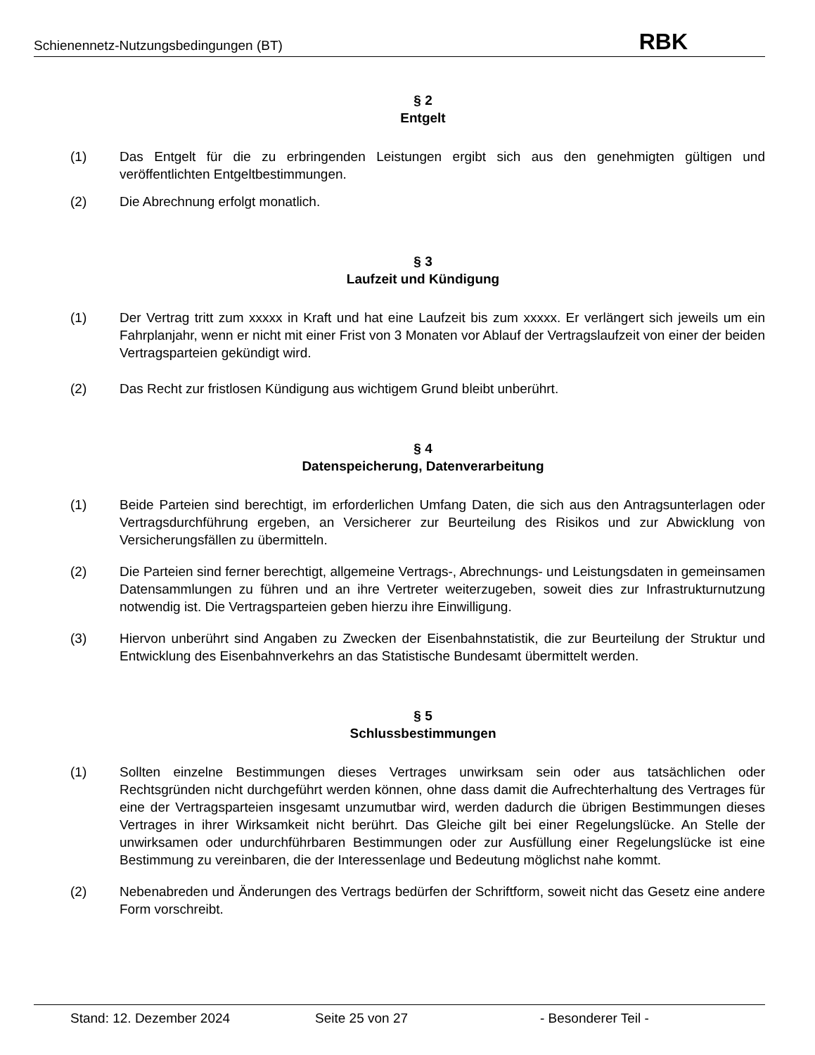Schienennetz-Nutzungsbedingungen (BT) RBK
§ 2
Entgelt
(1) Das Entgelt für die zu erbringenden Leistungen ergibt sich aus den genehmigten gültigen und veröffentlichten Entgeltbestimmungen.
(2) Die Abrechnung erfolgt monatlich.
§ 3
Laufzeit und Kündigung
(1) Der Vertrag tritt zum xxxxx in Kraft und hat eine Laufzeit bis zum xxxxx. Er verlängert sich jeweils um ein Fahrplanjahr, wenn er nicht mit einer Frist von 3 Monaten vor Ablauf der Vertragslaufzeit von einer der beiden Vertragsparteien gekündigt wird.
(2) Das Recht zur fristlosen Kündigung aus wichtigem Grund bleibt unberührt.
§ 4
Datenspeicherung, Datenverarbeitung
(1) Beide Parteien sind berechtigt, im erforderlichen Umfang Daten, die sich aus den Antragsunterlagen oder Vertragsdurchführung ergeben, an Versicherer zur Beurteilung des Risikos und zur Abwicklung von Versicherungsfällen zu übermitteln.
(2) Die Parteien sind ferner berechtigt, allgemeine Vertrags-, Abrechnungs- und Leistungsdaten in gemeinsamen Datensammlungen zu führen und an ihre Vertreter weiterzugeben, soweit dies zur Infrastrukturnutzung notwendig ist. Die Vertragsparteien geben hierzu ihre Einwilligung.
(3) Hiervon unberührt sind Angaben zu Zwecken der Eisenbahnstatistik, die zur Beurteilung der Struktur und Entwicklung des Eisenbahnverkehrs an das Statistische Bundesamt übermittelt werden.
§ 5
Schlussbestimmungen
(1) Sollten einzelne Bestimmungen dieses Vertrages unwirksam sein oder aus tatsächlichen oder Rechtsgründen nicht durchgeführt werden können, ohne dass damit die Aufrechterhaltung des Vertrages für eine der Vertragsparteien insgesamt unzumutbar wird, werden dadurch die übrigen Bestimmungen dieses Vertrages in ihrer Wirksamkeit nicht berührt. Das Gleiche gilt bei einer Regelungslücke. An Stelle der unwirksamen oder undurchführbaren Bestimmungen oder zur Ausfüllung einer Regelungslücke ist eine Bestimmung zu vereinbaren, die der Interessenlage und Bedeutung möglichst nahe kommt.
(2) Nebenabreden und Änderungen des Vertrags bedürfen der Schriftform, soweit nicht das Gesetz eine andere Form vorschreibt.
Stand: 12. Dezember 2024 Seite 25 von 27 - Besonderer Teil -